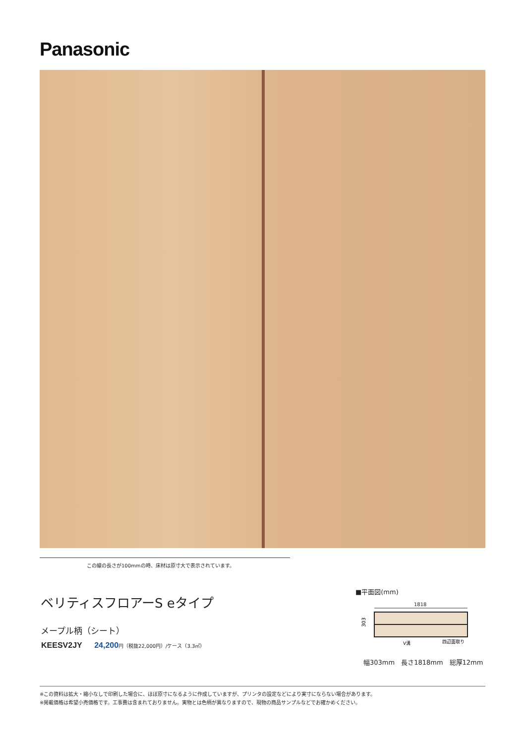Panasonic
この線の長さが100mmの時、床材は原寸大で表示されています。
ベリティスフロアーS eタイプ
メープル柄（シート）
KEESV2JY 24,200 円（税抜22,000円）/ケース（3.3㎡）
■平面図(mm)
1818
303
V溝
四辺面取り
幅303mm　長さ1818mm　総厚12mm
※この資料は拡大・縮小なしで印刷した場合に、ほぼ原寸になるように作成していますが、プリンタの設定などにより実寸にならない場合があります。
※掲載価格は希望小売価格です。工事費は含まれておりません。実物とは色柄が異なりますので、現物の商品サンプルなどでお確かめください。